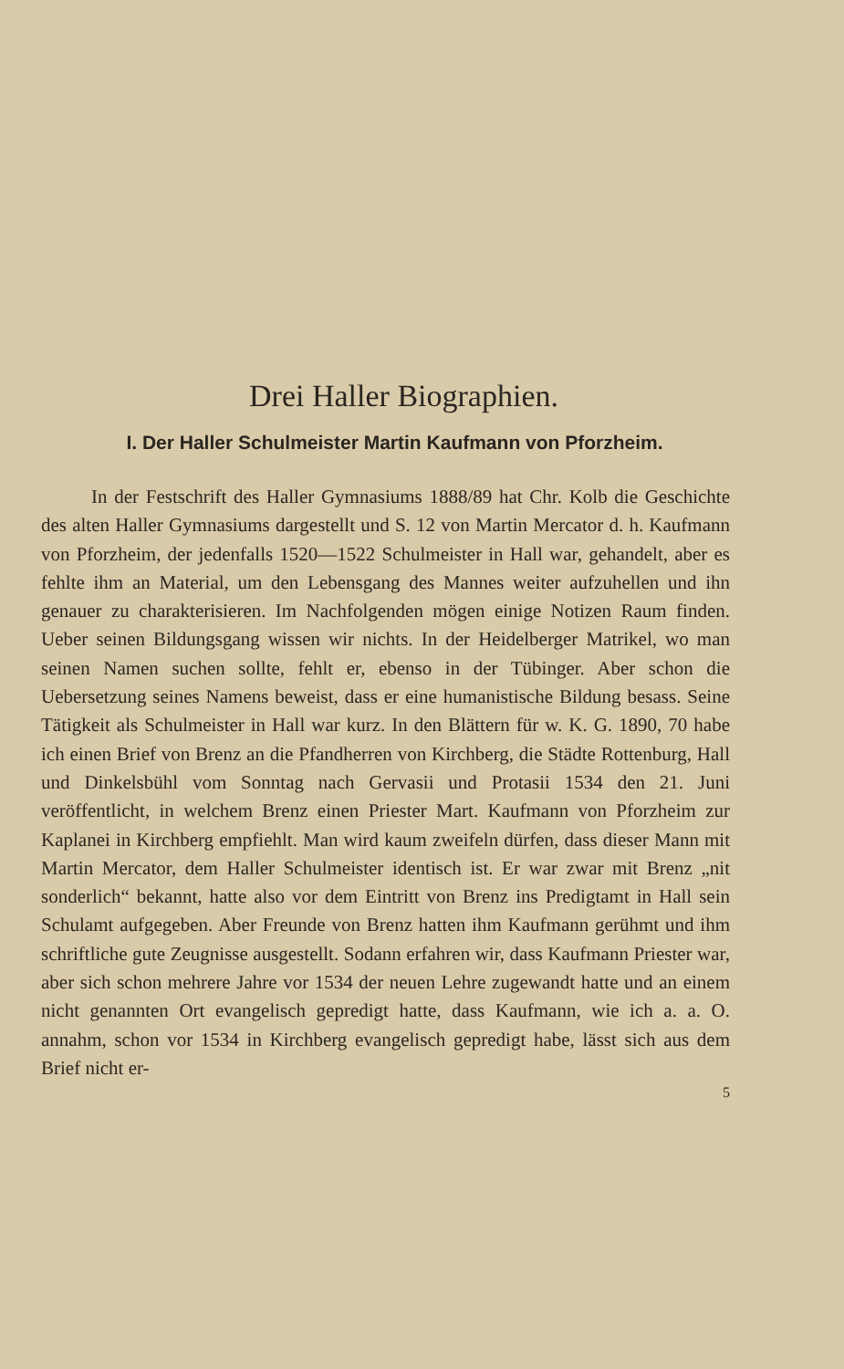Drei Haller Biographien.
I. Der Haller Schulmeister Martin Kaufmann von Pforzheim.
In der Festschrift des Haller Gymnasiums 1888/89 hat Chr. Kolb die Geschichte des alten Haller Gymnasiums dargestellt und S. 12 von Martin Mercator d. h. Kaufmann von Pforzheim, der jedenfalls 1520—1522 Schulmeister in Hall war, gehandelt, aber es fehlte ihm an Material, um den Lebensgang des Mannes weiter aufzuhellen und ihn genauer zu charakterisieren. Im Nachfolgenden mögen einige Notizen Raum finden. Ueber seinen Bildungsgang wissen wir nichts. In der Heidelberger Matrikel, wo man seinen Namen suchen sollte, fehlt er, ebenso in der Tübinger. Aber schon die Uebersetzung seines Namens beweist, dass er eine humanistische Bildung besass. Seine Tätigkeit als Schulmeister in Hall war kurz. In den Blättern für w. K. G. 1890, 70 habe ich einen Brief von Brenz an die Pfandherren von Kirchberg, die Städte Rottenburg, Hall und Dinkelsbühl vom Sonntag nach Gervasii und Protasii 1534 den 21. Juni veröffentlicht, in welchem Brenz einen Priester Mart. Kaufmann von Pforzheim zur Kaplanei in Kirchberg empfiehlt. Man wird kaum zweifeln dürfen, dass dieser Mann mit Martin Mercator, dem Haller Schulmeister identisch ist. Er war zwar mit Brenz „nit sonderlich“ bekannt, hatte also vor dem Eintritt von Brenz ins Predigtamt in Hall sein Schulamt aufgegeben. Aber Freunde von Brenz hatten ihm Kaufmann gerühmt und ihm schriftliche gute Zeugnisse ausgestellt. Sodann erfahren wir, dass Kaufmann Priester war, aber sich schon mehrere Jahre vor 1534 der neuen Lehre zugewandt hatte und an einem nicht genannten Ort evangelisch gepredigt hatte, dass Kaufmann, wie ich a. a. O. annahm, schon vor 1534 in Kirchberg evangelisch gepredigt habe, lässt sich aus dem Brief nicht er-
5